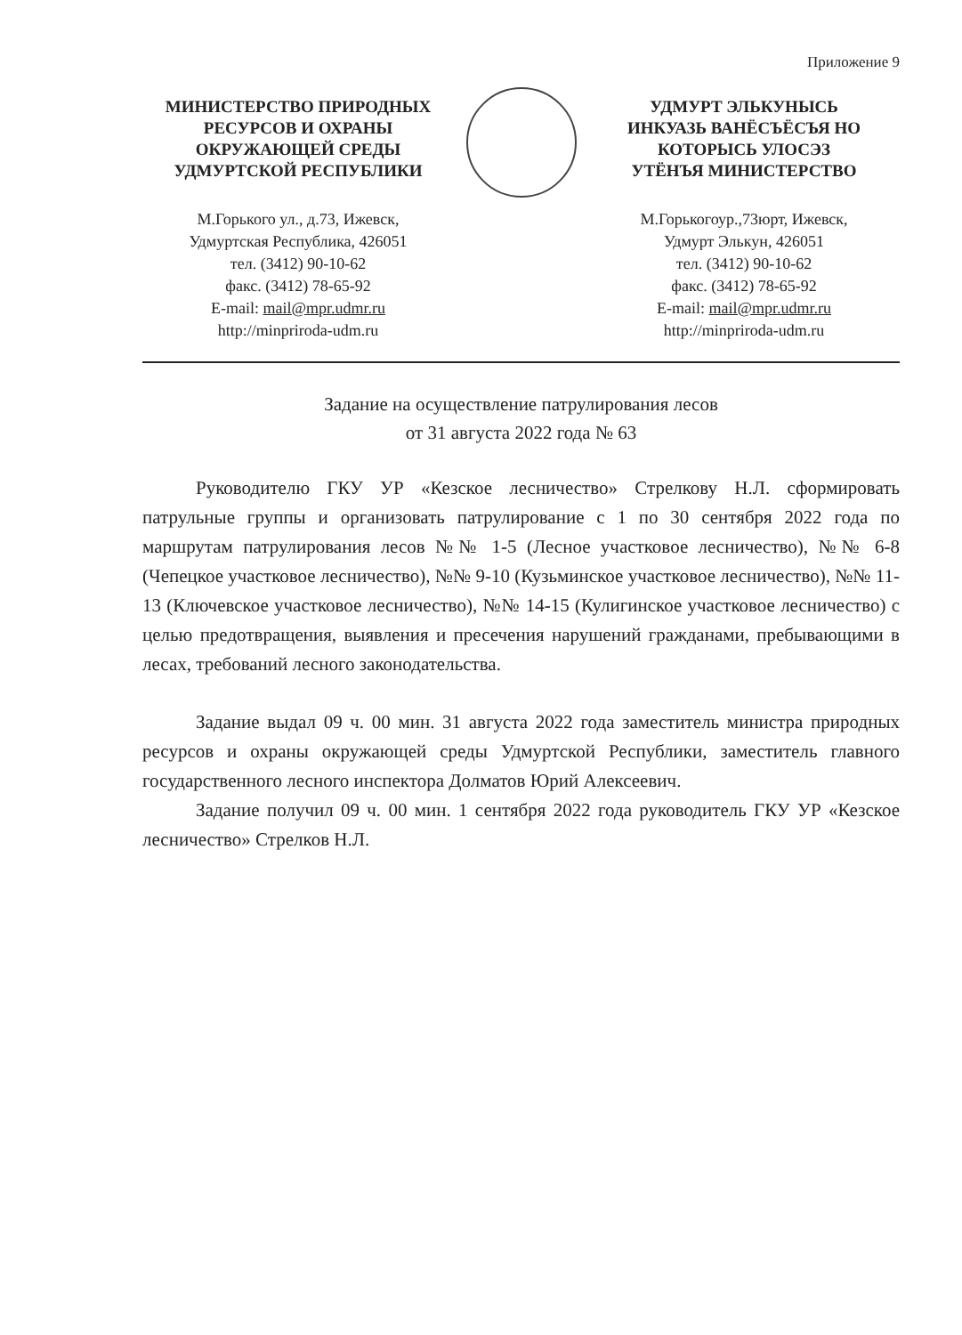Приложение 9
МИНИСТЕРСТВО ПРИРОДНЫХ
РЕСУРСОВ И ОХРАНЫ
ОКРУЖАЮЩЕЙ СРЕДЫ
УДМУРТСКОЙ РЕСПУБЛИКИ
М.Горького ул., д.73, Ижевск,
Удмуртская Республика, 426051
тел. (3412) 90-10-62
факс. (3412) 78-65-92
E-mail: mail@mpr.udmr.ru
http://minpriroda-udm.ru
УДМУРТ ЭЛЬКУНЫСЬ
ИНКУАЗЬ ВАНЁСЪЁСЪЯ НО
КОТОРЫСЬ УЛОСЭЗ
УТЁНЪЯ МИНИСТЕРСТВО
М.Горькогоур.,73юрт, Ижевск,
Удмурт Элькун, 426051
тел. (3412) 90-10-62
факс. (3412) 78-65-92
E-mail: mail@mpr.udmr.ru
http://minpriroda-udm.ru
Задание на осуществление патрулирования лесов
от 31 августа 2022 года № 63
Руководителю ГКУ УР «Кезское лесничество» Стрелкову Н.Л. сформировать патрульные группы и организовать патрулирование с 1 по 30 сентября 2022 года по маршрутам патрулирования лесов №№ 1-5 (Лесное участковое лесничество), №№ 6-8 (Чепецкое участковое лесничество), №№ 9-10 (Кузьминское участковое лесничество), №№ 11-13 (Ключевское участковое лесничество), №№ 14-15 (Кулигинское участковое лесничество) с целью предотвращения, выявления и пресечения нарушений гражданами, пребывающими в лесах, требований лесного законодательства.
Задание выдал 09 ч. 00 мин. 31 августа 2022 года заместитель министра природных ресурсов и охраны окружающей среды Удмуртской Республики, заместитель главного государственного лесного инспектора Долматов Юрий Алексеевич.
Задание получил 09 ч. 00 мин. 1 сентября 2022 года руководитель ГКУ УР «Кезское лесничество» Стрелков Н.Л.